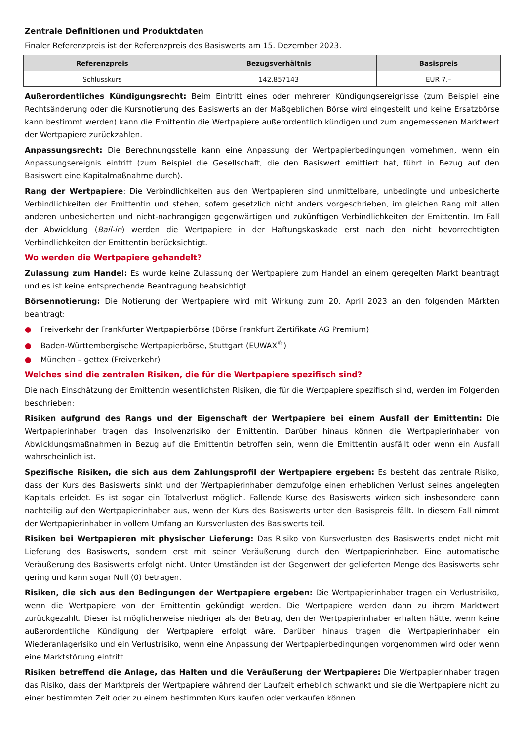Zentrale Definitionen und Produktdaten
Finaler Referenzpreis ist der Referenzpreis des Basiswerts am 15. Dezember 2023.
| Referenzpreis | Bezugsverhältnis | Basispreis |
| --- | --- | --- |
| Schlusskurs | 142,857143 | EUR 7,– |
Außerordentliches Kündigungsrecht: Beim Eintritt eines oder mehrerer Kündigungsereignisse (zum Beispiel eine Rechtsänderung oder die Kursnotierung des Basiswerts an der Maßgeblichen Börse wird eingestellt und keine Ersatzbörse kann bestimmt werden) kann die Emittentin die Wertpapiere außerordentlich kündigen und zum angemessenen Marktwert der Wertpapiere zurückzahlen.
Anpassungsrecht: Die Berechnungsstelle kann eine Anpassung der Wertpapierbedingungen vornehmen, wenn ein Anpassungsereignis eintritt (zum Beispiel die Gesellschaft, die den Basiswert emittiert hat, führt in Bezug auf den Basiswert eine Kapitalmaßnahme durch).
Rang der Wertpapiere: Die Verbindlichkeiten aus den Wertpapieren sind unmittelbare, unbedingte und unbesicherte Verbindlichkeiten der Emittentin und stehen, sofern gesetzlich nicht anders vorgeschrieben, im gleichen Rang mit allen anderen unbesicherten und nicht-nachrangigen gegenwärtigen und zukünftigen Verbindlichkeiten der Emittentin. Im Fall der Abwicklung (Bail-in) werden die Wertpapiere in der Haftungskaskade erst nach den nicht bevorrechtigten Verbindlichkeiten der Emittentin berücksichtigt.
Wo werden die Wertpapiere gehandelt?
Zulassung zum Handel: Es wurde keine Zulassung der Wertpapiere zum Handel an einem geregelten Markt beantragt und es ist keine entsprechende Beantragung beabsichtigt.
Börsennotierung: Die Notierung der Wertpapiere wird mit Wirkung zum 20. April 2023 an den folgenden Märkten beantragt:
● Freiverkehr der Frankfurter Wertpapierbörse (Börse Frankfurt Zertifikate AG Premium)
● Baden-Württembergische Wertpapierbörse, Stuttgart (EUWAX<sup>®</sup>)
● München – gettex (Freiverkehr)
Welches sind die zentralen Risiken, die für die Wertpapiere spezifisch sind?
Die nach Einschätzung der Emittentin wesentlichsten Risiken, die für die Wertpapiere spezifisch sind, werden im Folgenden beschrieben:
Risiken aufgrund des Rangs und der Eigenschaft der Wertpapiere bei einem Ausfall der Emittentin: Die Wertpapierinhaber tragen das Insolvenzrisiko der Emittentin. Darüber hinaus können die Wertpapierinhaber von Abwicklungsmaßnahmen in Bezug auf die Emittentin betroffen sein, wenn die Emittentin ausfällt oder wenn ein Ausfall wahrscheinlich ist.
Spezifische Risiken, die sich aus dem Zahlungsprofil der Wertpapiere ergeben: Es besteht das zentrale Risiko, dass der Kurs des Basiswerts sinkt und der Wertpapierinhaber demzufolge einen erheblichen Verlust seines angelegten Kapitals erleidet. Es ist sogar ein Totalverlust möglich. Fallende Kurse des Basiswerts wirken sich insbesondere dann nachteilig auf den Wertpapierinhaber aus, wenn der Kurs des Basiswerts unter den Basispreis fällt. In diesem Fall nimmt der Wertpapierinhaber in vollem Umfang an Kursverlusten des Basiswerts teil.
Risiken bei Wertpapieren mit physischer Lieferung: Das Risiko von Kursverlusten des Basiswerts endet nicht mit Lieferung des Basiswerts, sondern erst mit seiner Veräußerung durch den Wertpapierinhaber. Eine automatische Veräußerung des Basiswerts erfolgt nicht. Unter Umständen ist der Gegenwert der gelieferten Menge des Basiswerts sehr gering und kann sogar Null (0) betragen.
Risiken, die sich aus den Bedingungen der Wertpapiere ergeben: Die Wertpapierinhaber tragen ein Verlustrisiko, wenn die Wertpapiere von der Emittentin gekündigt werden. Die Wertpapiere werden dann zu ihrem Marktwert zurückgezahlt. Dieser ist möglicherweise niedriger als der Betrag, den der Wertpapierinhaber erhalten hätte, wenn keine außerordentliche Kündigung der Wertpapiere erfolgt wäre. Darüber hinaus tragen die Wertpapierinhaber ein Wiederanlagerisiko und ein Verlustrisiko, wenn eine Anpassung der Wertpapierbedingungen vorgenommen wird oder wenn eine Marktstörung eintritt.
Risiken betreffend die Anlage, das Halten und die Veräußerung der Wertpapiere: Die Wertpapierinhaber tragen das Risiko, dass der Marktpreis der Wertpapiere während der Laufzeit erheblich schwankt und sie die Wertpapiere nicht zu einer bestimmten Zeit oder zu einem bestimmten Kurs kaufen oder verkaufen können.